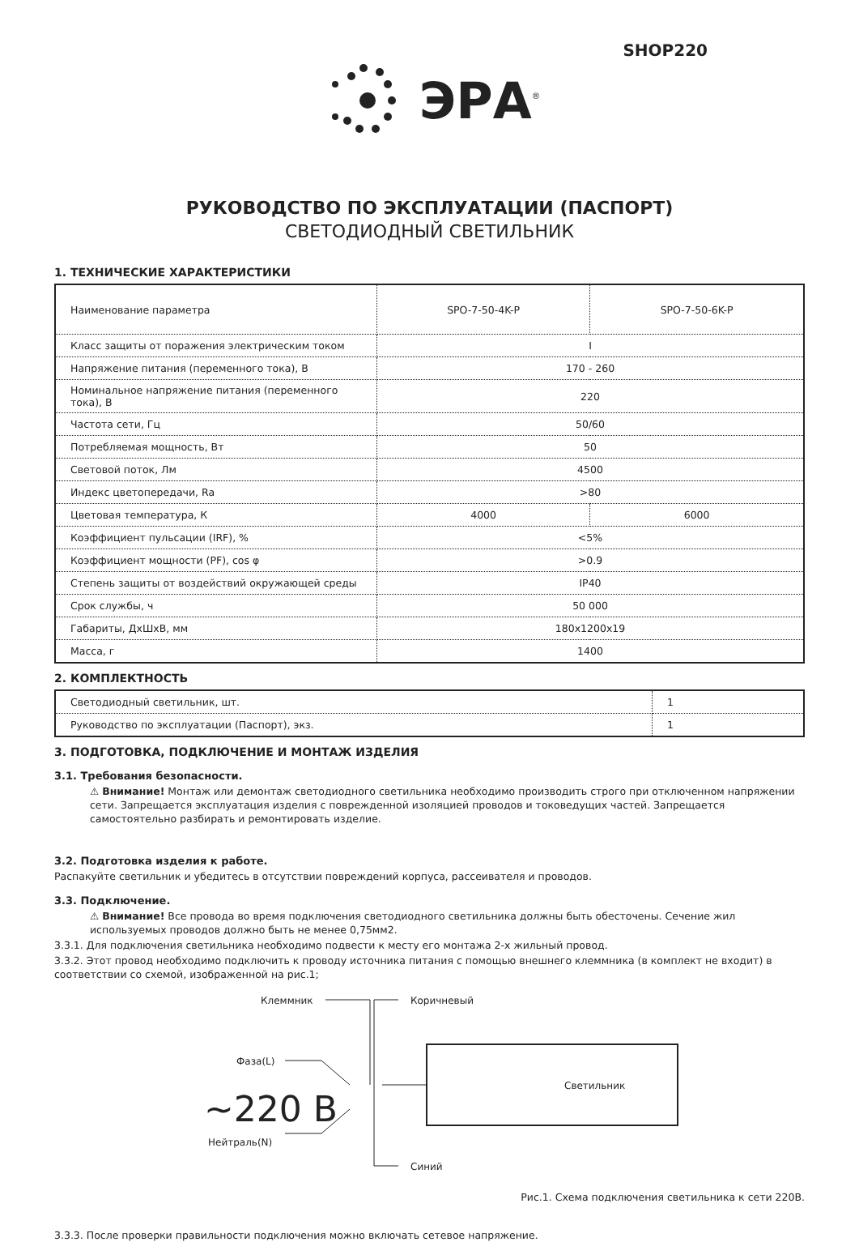SHOP220
ЭРА<sup>®</sup>
РУКОВОДСТВО ПО ЭКСПЛУАТАЦИИ (ПАСПОРТ)
СВЕТОДИОДНЫЙ СВЕТИЛЬНИК
1. ТЕХНИЧЕСКИЕ ХАРАКТЕРИСТИКИ
| Наименование параметра | SPO-7-50-4K-P | SPO-7-50-6K-P |
| Класс защиты от поражения электрическим током | I | |
| Напряжение питания (переменного тока), В | 170 - 260 | |
| Номинальное напряжение питания (переменного тока), В | 220 | |
| Частота сети, Гц | 50/60 | |
| Потребляемая мощность, Вт | 50 | |
| Световой поток, Лм | 4500 | |
| Индекс цветопередачи, Ra | >80 | |
| Цветовая температура, К | 4000 | 6000 |
| Коэффициент пульсации (IRF), % | <5% | |
| Коэффициент мощности (PF), cos φ | >0.9 | |
| Степень защиты от воздействий окружающей среды | IP40 | |
| Срок службы, ч | 50 000 | |
| Габариты, ДхШхВ, мм | 180x1200x19 | |
| Масса, г | 1400 | |
2. КОМПЛЕКТНОСТЬ
| Светодиодный светильник, шт. | 1 |
| Руководство по эксплуатации (Паспорт), экз. | 1 |
3. ПОДГОТОВКА, ПОДКЛЮЧЕНИЕ И МОНТАЖ ИЗДЕЛИЯ
3.1. Требования безопасности.
⚠ Внимание! Монтаж или демонтаж светодиодного светильника необходимо производить строго при отключенном напряжении сети. Запрещается эксплуатация изделия с поврежденной изоляцией проводов и токоведущих частей. Запрещается самостоятельно разбирать и ремонтировать изделие.
3.2. Подготовка изделия к работе.
Распакуйте светильник и убедитесь в отсутствии повреждений корпуса, рассеивателя и проводов.
3.3. Подключение.
⚠ Внимание! Все провода во время подключения светодиодного светильника должны быть обесточены. Сечение жил используемых проводов должно быть не менее 0,75мм2.
3.3.1. Для подключения светильника необходимо подвести к месту его монтажа 2-х жильный провод.
3.3.2. Этот провод необходимо подключить к проводу источника питания с помощью внешнего клеммника (в комплект не входит) в соответствии со схемой, изображенной на рис.1;
Клеммник
Коричневый
Фаза(L)
~220 В
Нейтраль(N)
Синий
Светильник
Рис.1. Схема подключения светильника к сети 220В.
3.3.3. После проверки правильности подключения можно включать сетевое напряжение.